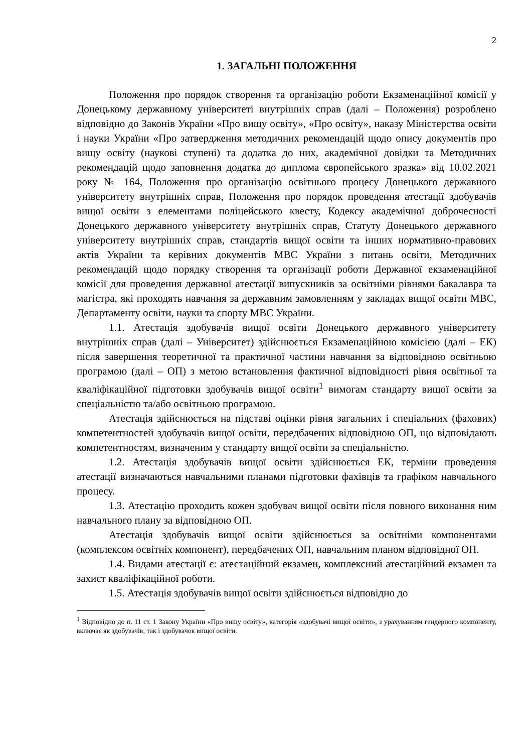2
1. ЗАГАЛЬНІ ПОЛОЖЕННЯ
Положення про порядок створення та організацію роботи Екзаменаційної комісії у Донецькому державному університеті внутрішніх справ (далі – Положення) розроблено відповідно до Законів України «Про вищу освіту», «Про освіту», наказу Міністерства освіти і науки України «Про затвердження методичних рекомендацій щодо опису документів про вищу освіту (наукові ступені) та додатка до них, академічної довідки та Методичних рекомендацій щодо заповнення додатка до диплома європейського зразка» від 10.02.2021 року № 164, Положення про організацію освітнього процесу Донецького державного університету внутрішніх справ, Положення про порядок проведення атестації здобувачів вищої освіти з елементами поліцейського квесту, Кодексу академічної доброчесності Донецького державного університету внутрішніх справ, Статуту Донецького державного університету внутрішніх справ, стандартів вищої освіти та інших нормативно-правових актів України та керівних документів МВС України з питань освіти, Методичних рекомендацій щодо порядку створення та організації роботи Державної екзаменаційної комісії для проведення державної атестації випускників за освітніми рівнями бакалавра та магістра, які проходять навчання за державним замовленням у закладах вищої освіти МВС, Департаменту освіти, науки та спорту МВС України.
1.1. Атестація здобувачів вищої освіти Донецького державного університету внутрішніх справ (далі – Університет) здійснюється Екзаменаційною комісією (далі – ЕК) після завершення теоретичної та практичної частини навчання за відповідною освітньою програмою (далі – ОП) з метою встановлення фактичної відповідності рівня освітньої та кваліфікаційної підготовки здобувачів вищої освіти<sup>1</sup> вимогам стандарту вищої освіти за спеціальністю та/або освітньою програмою.
Атестація здійснюється на підставі оцінки рівня загальних і спеціальних (фахових) компетентностей здобувачів вищої освіти, передбачених відповідною ОП, що відповідають компетентностям, визначеним у стандарту вищої освіти за спеціальністю.
1.2. Атестація здобувачів вищої освіти здійснюється ЕК, терміни проведення атестації визначаються навчальними планами підготовки фахівців та графіком навчального процесу.
1.3. Атестацію проходить кожен здобувач вищої освіти після повного виконання ним навчального плану за відповідною ОП.
Атестація здобувачів вищої освіти здійснюється за освітніми компонентами (комплексом освітніх компонент), передбачених ОП, навчальним планом відповідної ОП.
1.4. Видами атестації є: атестаційний екзамен, комплексний атестаційний екзамен та захист кваліфікаційної роботи.
1.5. Атестація здобувачів вищої освіти здійснюється відповідно до
<sup>1</sup> Відповідно до п. 11 ст. 1 Закону України «Про вищу освіту», категорія «здобувачі вищої освіти», з урахуванням гендерного компоненту, включає як здобувачів, так і здобувачок вищої освіти.